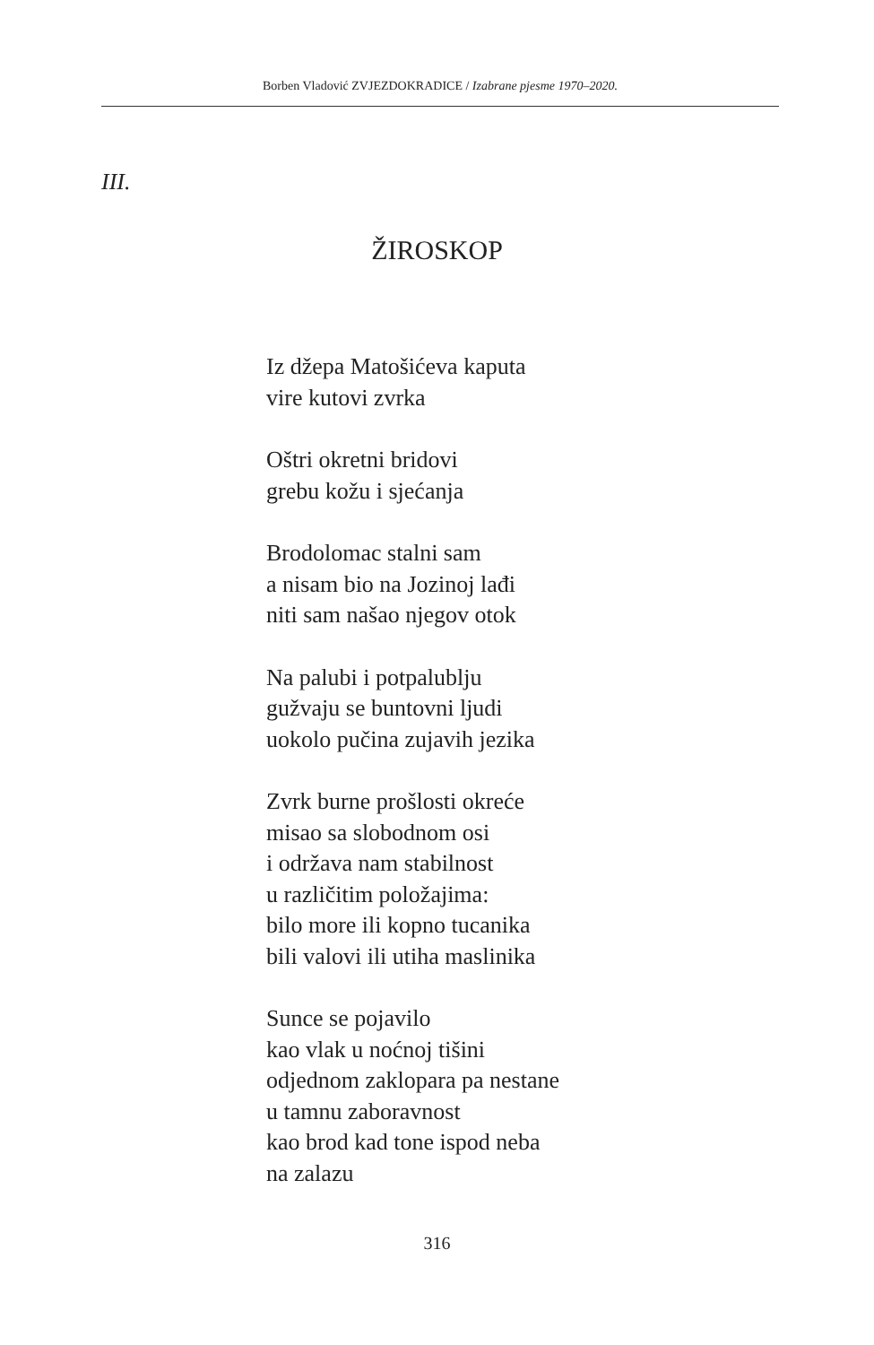Borben Vladović ZVJEZDOKRADICE / Izabrane pjesme 1970–2020.
III.
ŽIROSKOP
Iz džepa Matošićeva kaputa
vire kutovi zvrka
Oštri okretni bridovi
grebu kožu i sjećanja
Brodolomac stalni sam
a nisam bio na Jozinoj lađi
niti sam našao njegov otok
Na palubi i potpalublju
gužvaju se buntovni ljudi
uokolo pučina zujavih jezika
Zvrk burne prošlosti okreće
misao sa slobodnom osi
i održava nam stabilnost
u različitim položajima:
bilo more ili kopno tucanika
bili valovi ili utiha maslinika
Sunce se pojavilo
kao vlak u noćnoj tišini
odjednom zaklopara pa nestane
u tamnu zaboravnost
kao brod kad tone ispod neba
na zalazu
316